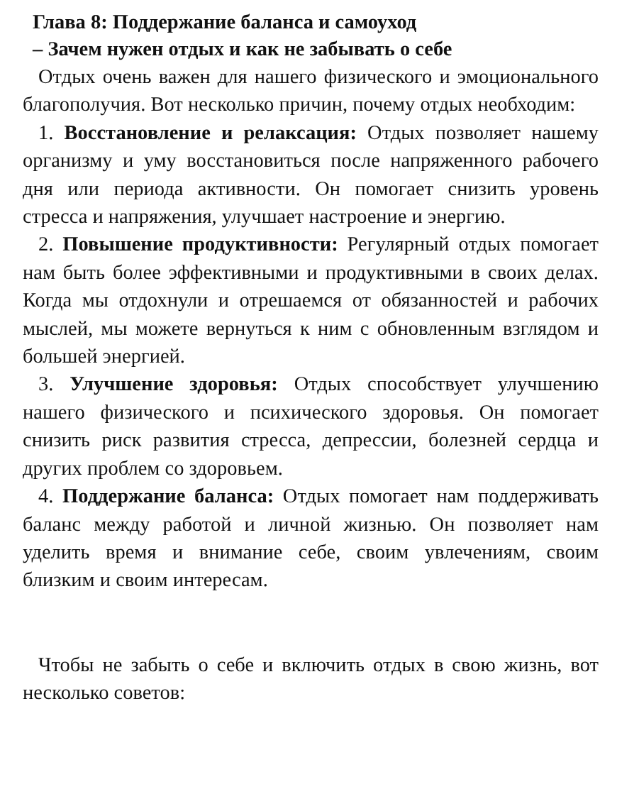Глава 8: Поддержание баланса и самоуход
– Зачем нужен отдых и как не забывать о себе
Отдых очень важен для нашего физического и эмоционального благополучия. Вот несколько причин, почему отдых необходим:
1. Восстановление и релаксация: Отдых позволяет нашему организму и уму восстановиться после напряженного рабочего дня или периода активности. Он помогает снизить уровень стресса и напряжения, улучшает настроение и энергию.
2. Повышение продуктивности: Регулярный отдых помогает нам быть более эффективными и продуктивными в своих делах. Когда мы отдохнули и отрешаемся от обязанностей и рабочих мыслей, мы можете вернуться к ним с обновленным взглядом и большей энергией.
3. Улучшение здоровья: Отдых способствует улучшению нашего физического и психического здоровья. Он помогает снизить риск развития стресса, депрессии, болезней сердца и других проблем со здоровьем.
4. Поддержание баланса: Отдых помогает нам поддерживать баланс между работой и личной жизнью. Он позволяет нам уделить время и внимание себе, своим увлечениям, своим близким и своим интересам.
Чтобы не забыть о себе и включить отдых в свою жизнь, вот несколько советов: